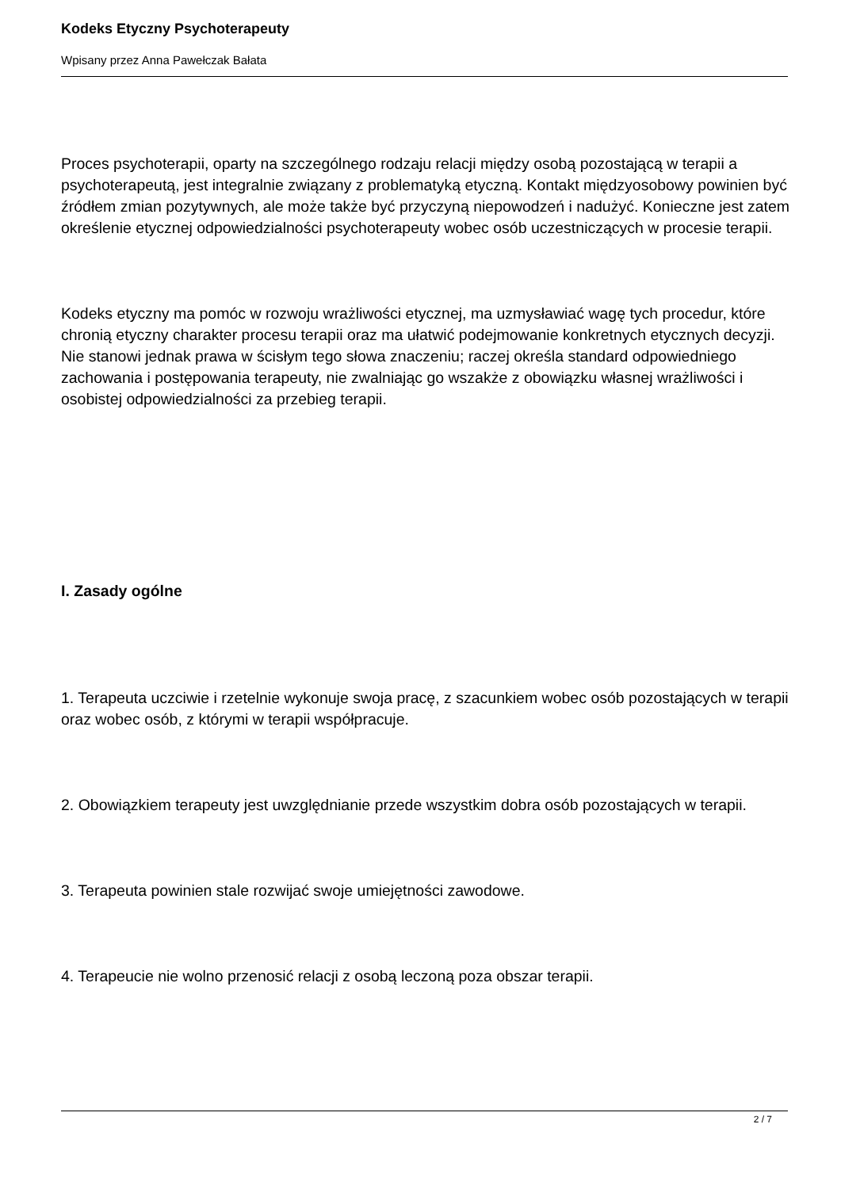Kodeks Etyczny Psychoterapeuty
Wpisany przez Anna Pawełczak Bałata
Proces psychoterapii, oparty na szczególnego rodzaju relacji między osobą pozostającą w terapii a psychoterapeutą, jest integralnie związany z problematyką etyczną. Kontakt międzyosobowy powinien być źródłem zmian pozytywnych, ale może także być przyczyną niepowodzeń i nadużyć. Konieczne jest zatem określenie etycznej odpowiedzialności psychoterapeuty wobec osób uczestniczących w procesie terapii.
Kodeks etyczny ma pomóc w rozwoju wrażliwości etycznej, ma uzmysławiać wagę tych procedur, które chronią etyczny charakter procesu terapii oraz ma ułatwić podejmowanie konkretnych etycznych decyzji. Nie stanowi jednak prawa w ścisłym tego słowa znaczeniu; raczej określa standard odpowiedniego zachowania i postępowania terapeuty, nie zwalniając go wszakże z obowiązku własnej wrażliwości i osobistej odpowiedzialności za przebieg terapii.
I. Zasady ogólne
1. Terapeuta uczciwie i rzetelnie wykonuje swoja pracę, z szacunkiem wobec osób pozostających w terapii oraz wobec osób, z którymi w terapii współpracuje.
2. Obowiązkiem terapeuty jest uwzględnianie przede wszystkim dobra osób pozostających w terapii.
3. Terapeuta powinien stale rozwijać swoje umiejętności zawodowe.
4. Terapeucie nie wolno przenosić relacji z osobą leczoną poza obszar terapii.
2 / 7